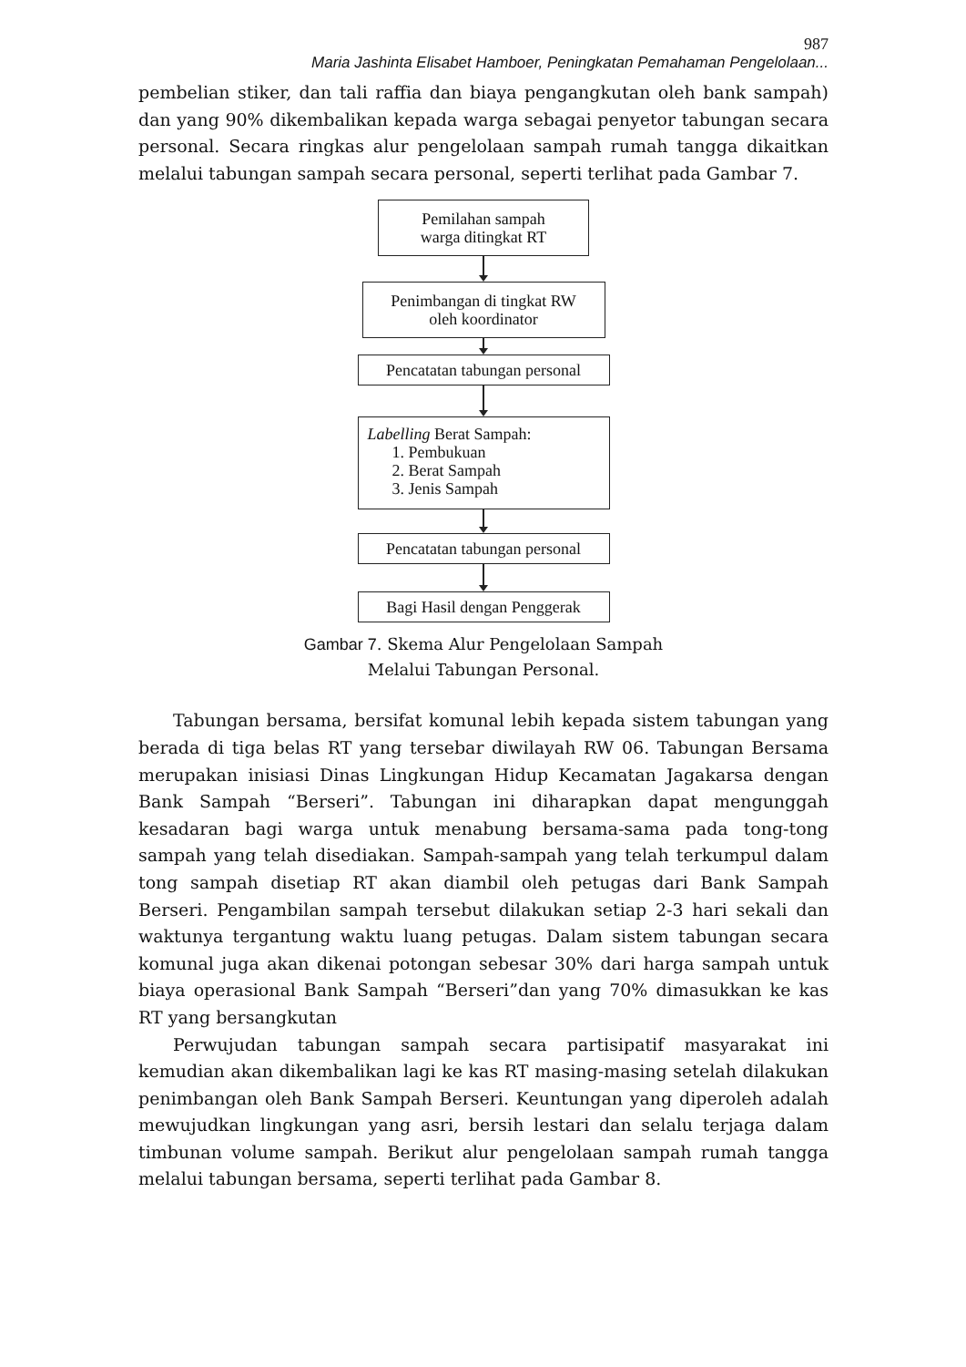987
Maria Jashinta Elisabet Hamboer, Peningkatan Pemahaman Pengelolaan...
pembelian stiker, dan tali raffia dan biaya pengangkutan oleh bank sampah) dan yang 90% dikembalikan kepada warga sebagai penyetor tabungan secara personal. Secara ringkas alur pengelolaan sampah rumah tangga dikaitkan melalui tabungan sampah secara personal, seperti terlihat pada Gambar 7.
Pemilahan sampah
warga ditingkat RT
Penimbangan di tingkat RW
oleh koordinator
Pencatatan tabungan personal
Labelling Berat Sampah:
1. Pembukuan
2. Berat Sampah
3. Jenis Sampah
Pencatatan tabungan personal
Bagi Hasil dengan Penggerak
Gambar 7. Skema Alur Pengelolaan Sampah
Melalui Tabungan Personal.
Tabungan bersama, bersifat komunal lebih kepada sistem tabungan yang berada di tiga belas RT yang tersebar diwilayah RW 06. Tabungan Bersama merupakan inisiasi Dinas Lingkungan Hidup Kecamatan Jagakarsa dengan Bank Sampah “Berseri”. Tabungan ini diharapkan dapat mengunggah kesadaran bagi warga untuk menabung bersama-sama pada tong-tong sampah yang telah disediakan. Sampah-sampah yang telah terkumpul dalam tong sampah disetiap RT akan diambil oleh petugas dari Bank Sampah Berseri. Pengambilan sampah tersebut dilakukan setiap 2-3 hari sekali dan waktunya tergantung waktu luang petugas. Dalam sistem tabungan secara komunal juga akan dikenai potongan sebesar 30% dari harga sampah untuk biaya operasional Bank Sampah “Berseri”dan yang 70% dimasukkan ke kas RT yang bersangkutan
Perwujudan tabungan sampah secara partisipatif masyarakat ini kemudian akan dikembalikan lagi ke kas RT masing-masing setelah dilakukan penimbangan oleh Bank Sampah Berseri. Keuntungan yang diperoleh adalah mewujudkan lingkungan yang asri, bersih lestari dan selalu terjaga dalam timbunan volume sampah. Berikut alur pengelolaan sampah rumah tangga melalui tabungan bersama, seperti terlihat pada Gambar 8.